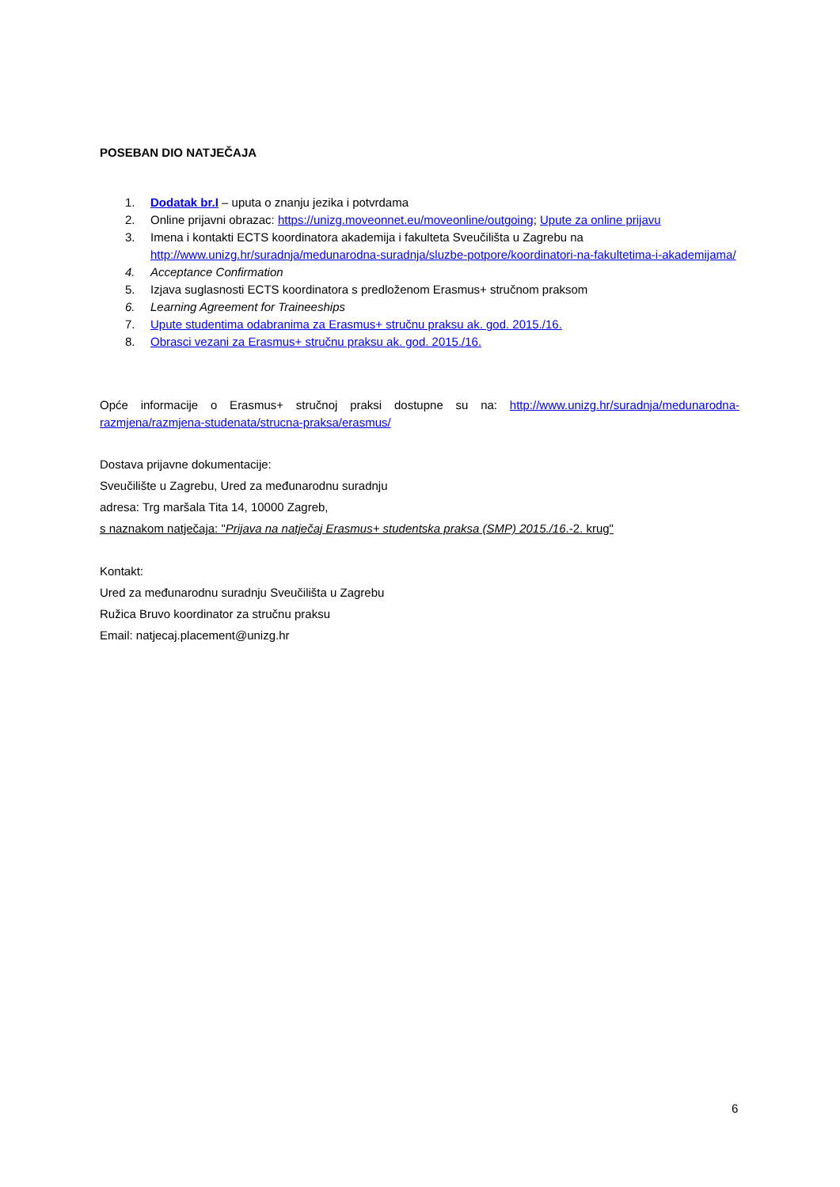POSEBAN DIO NATJEČAJA
1. Dodatak br.I – uputa o znanju jezika i potvrdama
2. Online prijavni obrazac: https://unizg.moveonnet.eu/moveonline/outgoing; Upute za online prijavu
3. Imena i kontakti ECTS koordinatora akademija i fakulteta Sveučilišta u Zagrebu na http://www.unizg.hr/suradnja/medunarodna-suradnja/sluzbe-potpore/koordinatori-na-fakultetima-i-akademijama/
4. Acceptance Confirmation
5. Izjava suglasnosti ECTS koordinatora s predloženom Erasmus+ stručnom praksom
6. Learning Agreement for Traineeships
7. Upute studentima odabranima za Erasmus+ stručnu praksu ak. god. 2015./16.
8. Obrasci vezani za Erasmus+ stručnu praksu ak. god. 2015./16.
Opće informacije o Erasmus+ stručnoj praksi dostupne su na: http://www.unizg.hr/suradnja/medunarodna-razmjena/razmjena-studenata/strucna-praksa/erasmus/
Dostava prijavne dokumentacije:
Sveučilište u Zagrebu, Ured za međunarodnu suradnju
adresa: Trg maršala Tita 14, 10000 Zagreb,
s naznakom natječaja: "Prijava na natječaj Erasmus+ studentska praksa (SMP) 2015./16.-2. krug"
Kontakt:
Ured za međunarodnu suradnju Sveučilišta u Zagrebu
Ružica Bruvo koordinator za stručnu praksu
Email: natjecaj.placement@unizg.hr
6